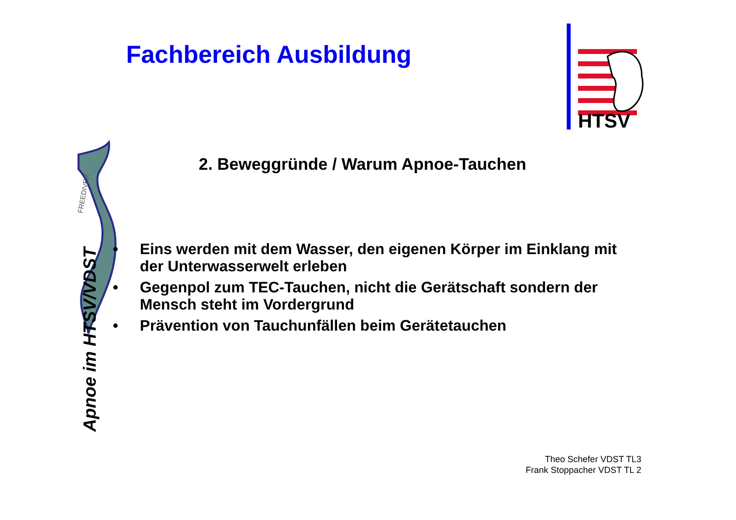FREEDIVER
Fachbereich Ausbildung
HTSV
2. Beweggründe / Warum Apnoe-Tauchen
• Eins werden mit dem Wasser, den eigenen Körper im Einklang mit der Unterwasserwelt erleben
• Gegenpol zum TEC-Tauchen, nicht die Gerätschaft sondern der Mensch steht im Vordergrund
• Prävention von Tauchunfällen beim Gerätetauchen
Apnoe im HTSV/VDST
Theo Schefer VDST TL3
Frank Stoppacher VDST TL 2